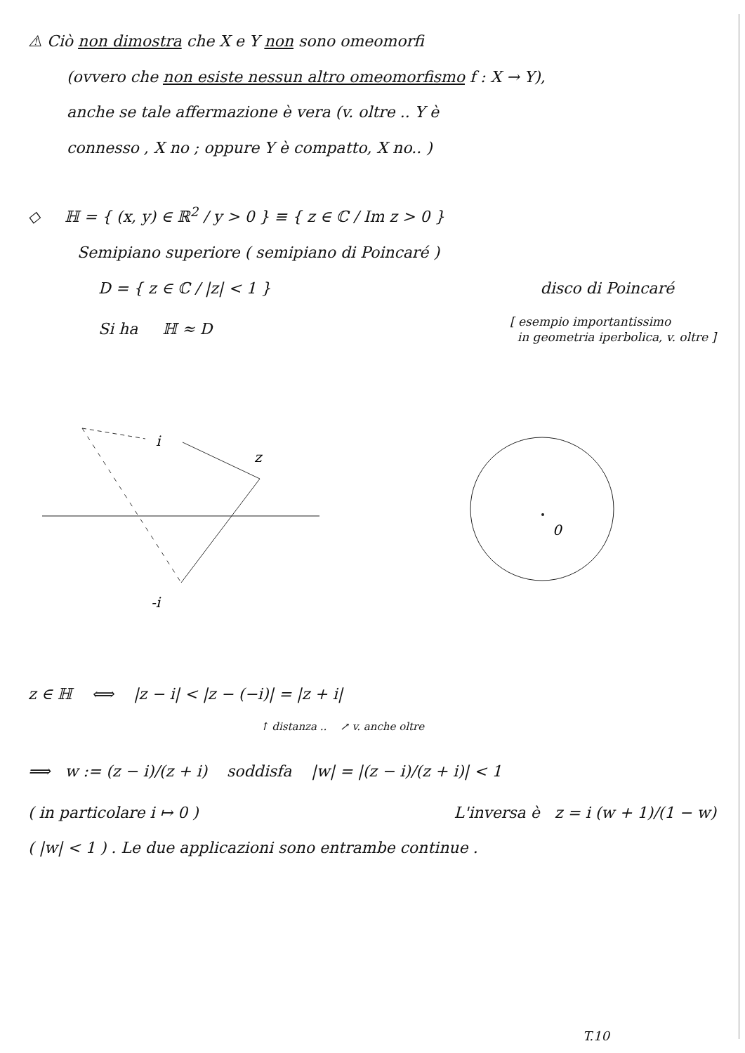⚠ Ciò non dimostra che X e Y non sono omeomorfi
(ovvero che non esiste nessun altro omeomorfismo f : X → Y),
anche se tale affermazione è vera (v. oltre .. Y è
connesso , X no ; oppure Y è compatto, X no.. )
◇ ℍ = { (x, y) ∈ ℝ<sup>2</sup> / y > 0 } ≡ { z ∈ ℂ / Im z > 0 }
Semipiano superiore ( semipiano di Poincaré )
D = { z ∈ ℂ / |z| < 1 } disco di Poincaré
Si ha ℍ ≈ D [ esempio importantissimo
in geometria iperbolica, v. oltre ]
i
z
-i
0
z ∈ ℍ ⟺ |z − i| < |z − (−i)| = |z + i|
↑ distanza .. ↗ v. anche oltre
⟹ w := (z − i)/(z + i) soddisfa |w| = |(z − i)/(z + i)| < 1
( in particolare i ↦ 0 ) L'inversa è z = i (w + 1)/(1 − w)
( |w| < 1 ) . Le due applicazioni sono entrambe continue .
T.10